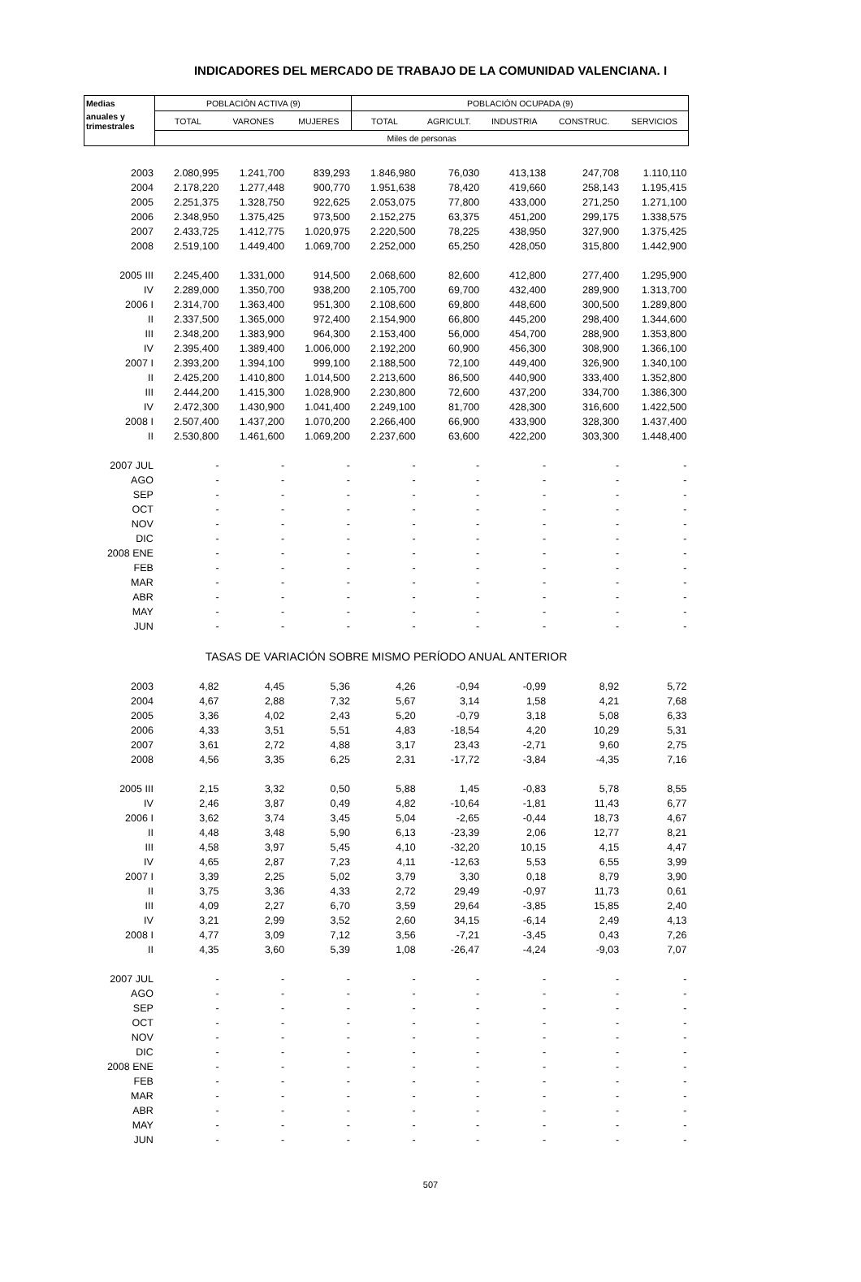INDICADORES DEL MERCADO DE TRABAJO DE LA COMUNIDAD VALENCIANA. I
| Medias | POBLACIÓN ACTIVA (9) | | | POBLACIÓN OCUPADA (9) | | | | |
| --- | --- | --- | --- | --- | --- | --- | --- | --- |
| anuales y trimestrales | TOTAL | VARONES | MUJERES | TOTAL | AGRICULT. | INDUSTRIA | CONSTRUC. | SERVICIOS |
| | Miles de personas | | | | | | | |
| 2003 | 2.080,995 | 1.241,700 | 839,293 | 1.846,980 | 76,030 | 413,138 | 247,708 | 1.110,110 |
| 2004 | 2.178,220 | 1.277,448 | 900,770 | 1.951,638 | 78,420 | 419,660 | 258,143 | 1.195,415 |
| 2005 | 2.251,375 | 1.328,750 | 922,625 | 2.053,075 | 77,800 | 433,000 | 271,250 | 1.271,100 |
| 2006 | 2.348,950 | 1.375,425 | 973,500 | 2.152,275 | 63,375 | 451,200 | 299,175 | 1.338,575 |
| 2007 | 2.433,725 | 1.412,775 | 1.020,975 | 2.220,500 | 78,225 | 438,950 | 327,900 | 1.375,425 |
| 2008 | 2.519,100 | 1.449,400 | 1.069,700 | 2.252,000 | 65,250 | 428,050 | 315,800 | 1.442,900 |
| 2005 III | 2.245,400 | 1.331,000 | 914,500 | 2.068,600 | 82,600 | 412,800 | 277,400 | 1.295,900 |
| IV | 2.289,000 | 1.350,700 | 938,200 | 2.105,700 | 69,700 | 432,400 | 289,900 | 1.313,700 |
| 2006 I | 2.314,700 | 1.363,400 | 951,300 | 2.108,600 | 69,800 | 448,600 | 300,500 | 1.289,800 |
| II | 2.337,500 | 1.365,000 | 972,400 | 2.154,900 | 66,800 | 445,200 | 298,400 | 1.344,600 |
| III | 2.348,200 | 1.383,900 | 964,300 | 2.153,400 | 56,000 | 454,700 | 288,900 | 1.353,800 |
| IV | 2.395,400 | 1.389,400 | 1.006,000 | 2.192,200 | 60,900 | 456,300 | 308,900 | 1.366,100 |
| 2007 I | 2.393,200 | 1.394,100 | 999,100 | 2.188,500 | 72,100 | 449,400 | 326,900 | 1.340,100 |
| II | 2.425,200 | 1.410,800 | 1.014,500 | 2.213,600 | 86,500 | 440,900 | 333,400 | 1.352,800 |
| III | 2.444,200 | 1.415,300 | 1.028,900 | 2.230,800 | 72,600 | 437,200 | 334,700 | 1.386,300 |
| IV | 2.472,300 | 1.430,900 | 1.041,400 | 2.249,100 | 81,700 | 428,300 | 316,600 | 1.422,500 |
| 2008 I | 2.507,400 | 1.437,200 | 1.070,200 | 2.266,400 | 66,900 | 433,900 | 328,300 | 1.437,400 |
| II | 2.530,800 | 1.461,600 | 1.069,200 | 2.237,600 | 63,600 | 422,200 | 303,300 | 1.448,400 |
| 2007 JUL | - | - | - | - | - | - | - | - |
| AGO | - | - | - | - | - | - | - | - |
| SEP | - | - | - | - | - | - | - | - |
| OCT | - | - | - | - | - | - | - | - |
| NOV | - | - | - | - | - | - | - | - |
| DIC | - | - | - | - | - | - | - | - |
| 2008 ENE | - | - | - | - | - | - | - | - |
| FEB | - | - | - | - | - | - | - | - |
| MAR | - | - | - | - | - | - | - | - |
| ABR | - | - | - | - | - | - | - | - |
| MAY | - | - | - | - | - | - | - | - |
| JUN | - | - | - | - | - | - | - | - |
| TASAS DE VARIACIÓN SOBRE MISMO PERÍODO ANUAL ANTERIOR | | | | | | | | |
| 2003 | 4,82 | 4,45 | 5,36 | 4,26 | -0,94 | -0,99 | 8,92 | 5,72 |
| 2004 | 4,67 | 2,88 | 7,32 | 5,67 | 3,14 | 1,58 | 4,21 | 7,68 |
| 2005 | 3,36 | 4,02 | 2,43 | 5,20 | -0,79 | 3,18 | 5,08 | 6,33 |
| 2006 | 4,33 | 3,51 | 5,51 | 4,83 | -18,54 | 4,20 | 10,29 | 5,31 |
| 2007 | 3,61 | 2,72 | 4,88 | 3,17 | 23,43 | -2,71 | 9,60 | 2,75 |
| 2008 | 4,56 | 3,35 | 6,25 | 2,31 | -17,72 | -3,84 | -4,35 | 7,16 |
| 2005 III | 2,15 | 3,32 | 0,50 | 5,88 | 1,45 | -0,83 | 5,78 | 8,55 |
| IV | 2,46 | 3,87 | 0,49 | 4,82 | -10,64 | -1,81 | 11,43 | 6,77 |
| 2006 I | 3,62 | 3,74 | 3,45 | 5,04 | -2,65 | -0,44 | 18,73 | 4,67 |
| II | 4,48 | 3,48 | 5,90 | 6,13 | -23,39 | 2,06 | 12,77 | 8,21 |
| III | 4,58 | 3,97 | 5,45 | 4,10 | -32,20 | 10,15 | 4,15 | 4,47 |
| IV | 4,65 | 2,87 | 7,23 | 4,11 | -12,63 | 5,53 | 6,55 | 3,99 |
| 2007 I | 3,39 | 2,25 | 5,02 | 3,79 | 3,30 | 0,18 | 8,79 | 3,90 |
| II | 3,75 | 3,36 | 4,33 | 2,72 | 29,49 | -0,97 | 11,73 | 0,61 |
| III | 4,09 | 2,27 | 6,70 | 3,59 | 29,64 | -3,85 | 15,85 | 2,40 |
| IV | 3,21 | 2,99 | 3,52 | 2,60 | 34,15 | -6,14 | 2,49 | 4,13 |
| 2008 I | 4,77 | 3,09 | 7,12 | 3,56 | -7,21 | -3,45 | 0,43 | 7,26 |
| II | 4,35 | 3,60 | 5,39 | 1,08 | -26,47 | -4,24 | -9,03 | 7,07 |
| 2007 JUL | - | - | - | - | - | - | - | - |
| AGO | - | - | - | - | - | - | - | - |
| SEP | - | - | - | - | - | - | - | - |
| OCT | - | - | - | - | - | - | - | - |
| NOV | - | - | - | - | - | - | - | - |
| DIC | - | - | - | - | - | - | - | - |
| 2008 ENE | - | - | - | - | - | - | - | - |
| FEB | - | - | - | - | - | - | - | - |
| MAR | - | - | - | - | - | - | - | - |
| ABR | - | - | - | - | - | - | - | - |
| MAY | - | - | - | - | - | - | - | - |
| JUN | - | - | - | - | - | - | - | - |
507